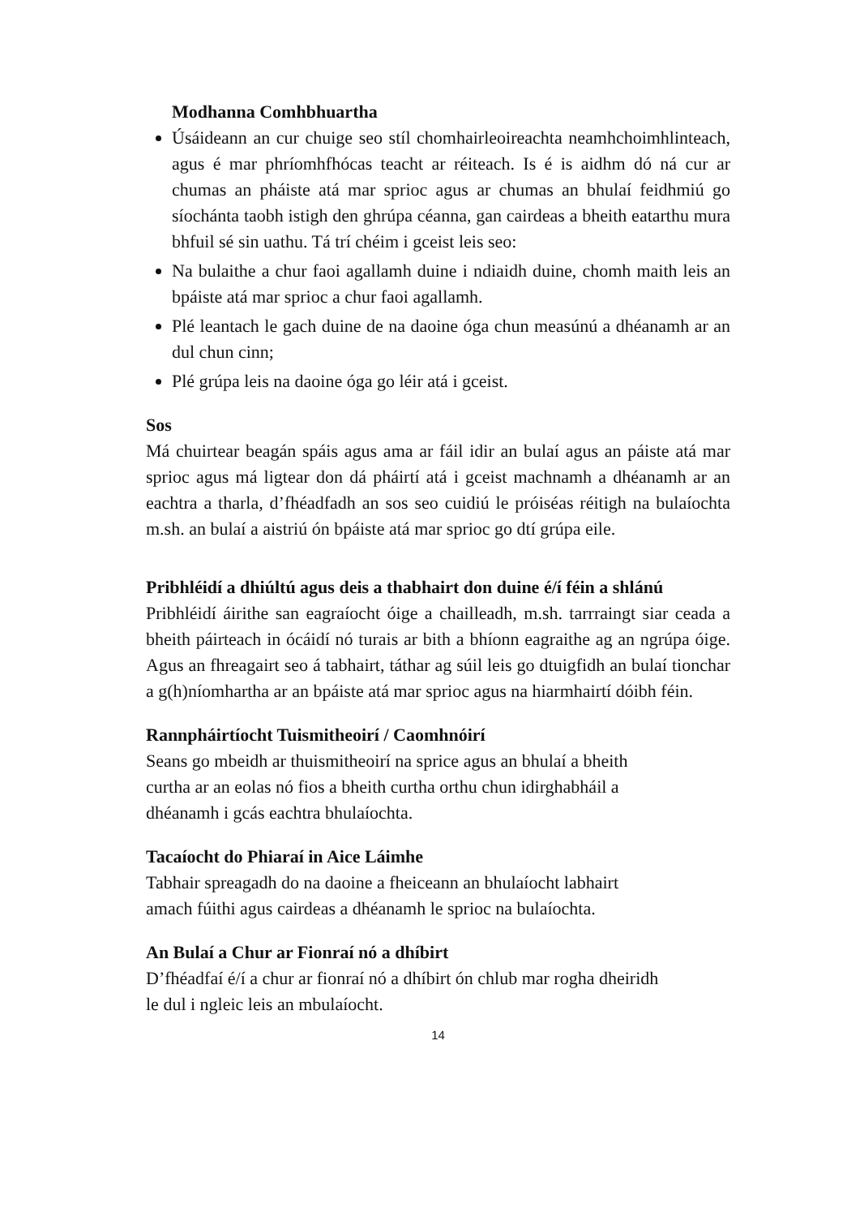Modhanna Comhbhuartha
Úsáideann an cur chuige seo stíl chomhairleoireachta neamhchoimhlinteach, agus é mar phríomhfhócas teacht ar réiteach. Is é is aidhm dó ná cur ar chumas an pháiste atá mar sprioc agus ar chumas an bhulaí feidhmiú go síochánta taobh istigh den ghrúpa céanna, gan cairdeas a bheith eatarthu mura bhfuil sé sin uathu. Tá trí chéim i gceist leis seo:
Na bulaithe a chur faoi agallamh duine i ndiaidh duine, chomh maith leis an bpáiste atá mar sprioc a chur faoi agallamh.
Plé leantach le gach duine de na daoine óga chun measúnú a dhéanamh ar an dul chun cinn;
Plé grúpa leis na daoine óga go léir atá i gceist.
Sos
Má chuirtear beagán spáis agus ama ar fáil idir an bulaí agus an páiste atá mar sprioc agus má ligtear don dá pháirtí atá i gceist machnamh a dhéanamh ar an eachtra a tharla, d’fhéadfadh an sos seo cuidiú le próiséas réitigh na bulaíochta m.sh. an bulaí a aistriú ón bpáiste atá mar sprioc go dtí grúpa eile.
Pribhléidí a dhiúltú agus deis a thabhairt don duine é/í féin a shlánú
Pribhléidí áirithe san eagraíocht óige a chailleadh, m.sh. tarrraingt siar ceada a bheith páirteach in ócáidí nó turais ar bith a bhíonn eagraithe ag an ngrúpa óige. Agus an fhreagairt seo á tabhairt, táthar ag súil leis go dtuigfidh an bulaí tionchar a g(h)níomhartha ar an bpáiste atá mar sprioc agus na hiarmhairtí dóibh féin.
Rannpháirtíocht Tuismitheoirí / Caomhnóirí
Seans go mbeidh ar thuismitheoirí na sprice agus an bhulaí a bheith
curtha ar an eolas nó fios a bheith curtha orthu chun idirghabháil a
dhéanamh i gcás eachtra bhulaíochta.
Tacaíocht do Phiaraí in Aice Láimhe
Tabhair spreagadh do na daoine a fheiceann an bhulaíocht labhairt
amach fúithi agus cairdeas a dhéanamh le sprioc na bulaíochta.
An Bulaí a Chur ar Fionraí nó a dhíbirt
D’fhéadfaí é/í a chur ar fionraí nó a dhíbirt ón chlub mar rogha dheiridh
le dul i ngleic leis an mbulaíocht.
14